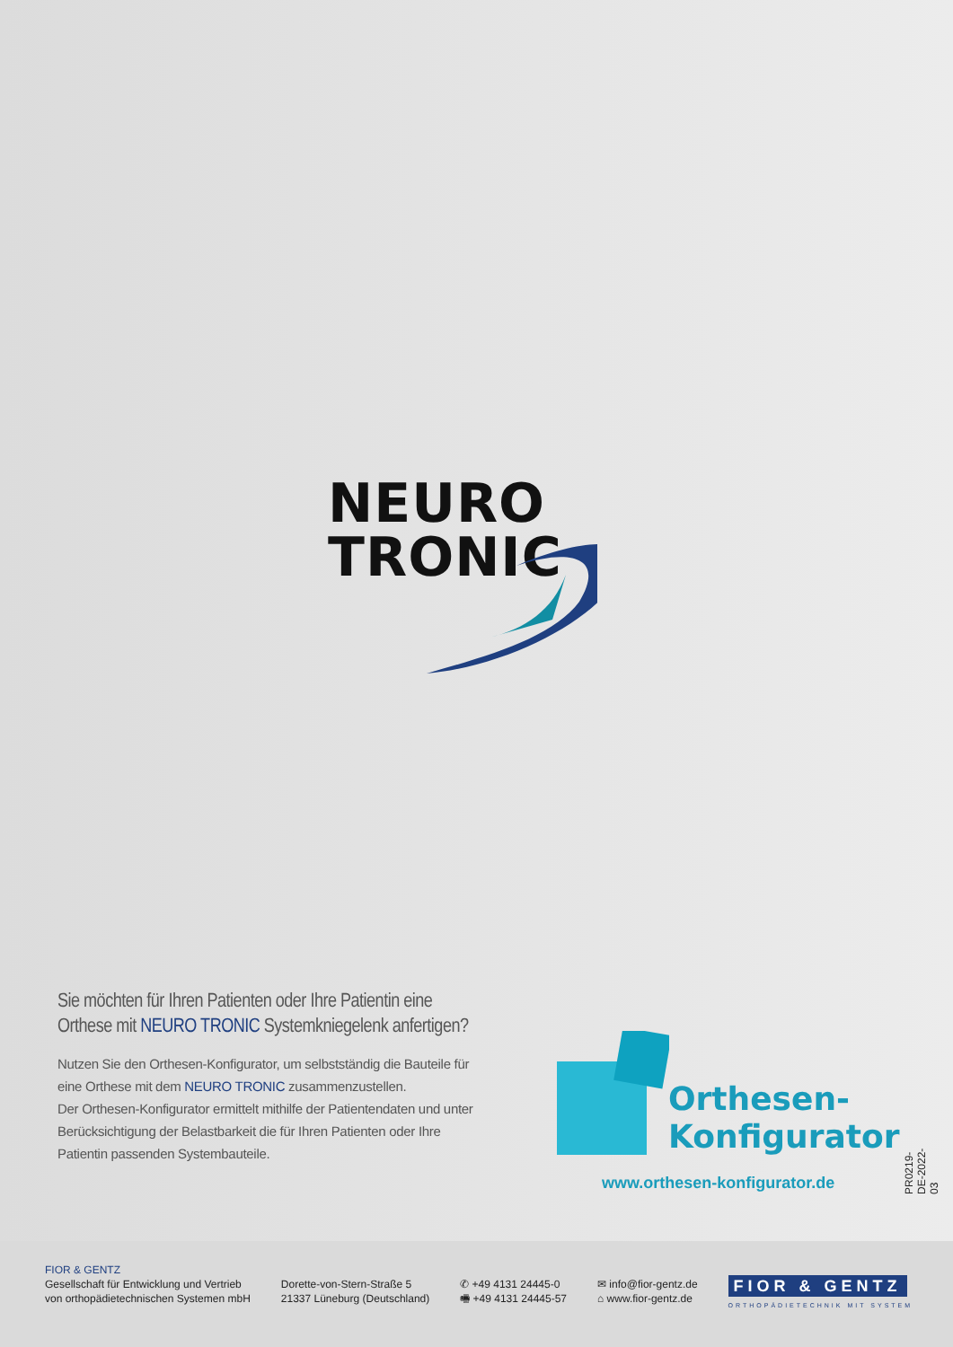NEURO
TRONIC
Sie möchten für Ihren Patienten oder Ihre Patientin eine Orthese mit NEURO TRONIC Systemkniegelenk anfertigen?
Nutzen Sie den Orthesen-Konfigurator, um selbstständig die Bauteile für eine Orthese mit dem NEURO TRONIC zusammenzustellen.
Der Orthesen-Konfigurator ermittelt mithilfe der Patientendaten und unter Berücksichtigung der Belastbarkeit die für Ihren Patienten oder Ihre Patientin passenden Systembauteile.
Orthesen-
Konfigurator
www.orthesen-konfigurator.de
PR0219-DE-2022-03
FIOR & GENTZ
Gesellschaft für Entwicklung und Vertrieb
von orthopädietechnischen Systemen mbH
Dorette-von-Stern-Straße 5
21337 Lüneburg (Deutschland)
✆ +49 4131 24445-0
🖷 +49 4131 24445-57
✉ info@fior-gentz.de
⌂ www.fior-gentz.de
FIOR & GENTZ
ORTHOPÄDIETECHNIK MIT SYSTEM